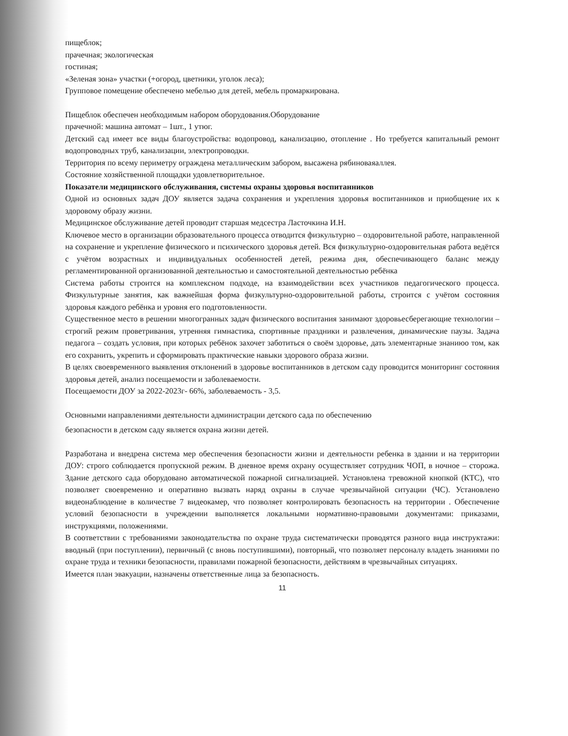пищеблок;
прачечная; экологическая
гостиная;
«Зеленая зона» участки (+огород, цветники, уголок леса);
Групповое помещение обеспечено мебелью для детей, мебель промаркирована.
Пищеблок обеспечен необходимым набором оборудования.Оборудование
прачечной: машина автомат – 1шт., 1 утюг.
Детский сад имеет все виды благоустройства: водопровод, канализацию, отопление . Но требуется капитальный ремонт водопроводных труб, канализации, электропроводки.
Территория по всему периметру ограждена металлическим забором, высажена рябиноваяаллея.
Состояние хозяйственной площадки удовлетворительное.
Показатели медицинского обслуживания, системы охраны здоровья воспитанников
Одной из основных задач ДОУ является задача сохранения и укрепления здоровья воспитанников и приобщение их к здоровому образу жизни.
Медицинское обслуживание детей проводит старшая медсестра Ласточкина И.Н.
Ключевое место в организации образовательного процесса отводится физкультурно – оздоровительной работе, направленной на сохранение и укрепление физического и психического здоровья детей. Вся физкультурно-оздоровительная работа ведётся с учётом возрастных и индивидуальных особенностей детей, режима дня, обеспечивающего баланс между регламентированной организованной деятельностью и самостоятельной деятельностью ребёнка
Система работы строится на комплексном подходе, на взаимодействии всех участников педагогического процесса. Физкультурные занятия, как важнейшая форма физкультурно-оздоровительной работы, строится с учётом состояния здоровья каждого ребёнка и уровня его подготовленности.
Существенное место в решении многогранных задач физического воспитания занимают здоровьесберегающие технологии – строгий режим проветривания, утренняя гимнастика, спортивные праздники и развлечения, динамические паузы. Задача педагога – создать условия, при которых ребёнок захочет заботиться о своём здоровье, дать элементарные знаниюо том, как его сохранить, укрепить и сформировать практические навыки здорового образа жизни.
В целях своевременного выявления отклонений в здоровье воспитанников в детском саду проводится мониторинг состояния здоровья детей, анализ посещаемости и заболеваемости.
Посещаемости ДОУ за 2022-2023г- 66%, заболеваемость - 3,5.
Основными направлениями деятельности администрации детского сада по обеспечению
безопасности в детском саду является охрана жизни детей.
Разработана и внедрена система мер обеспечения безопасности жизни и деятельности ребенка в здании и на территории ДОУ: строго соблюдается пропускной режим. В дневное время охрану осуществляет сотрудник ЧОП, в ночное – сторожа. Здание детского сада оборудовано автоматической пожарной сигнализацией. Установлена тревожной кнопкой (КТС), что позволяет своевременно и оперативно вызвать наряд охраны в случае чрезвычайной ситуации (ЧС). Установлено видеонаблюдение в количестве 7 видеокамер, что позволяет контролировать безопасность на территории . Обеспечение условий безопасности в учреждении выполняется локальными нормативно-правовыми документами: приказами, инструкциями, положениями.
В соответствии с требованиями законодательства по охране труда систематически проводятся разного вида инструктажи: вводный (при поступлении), первичный (с вновь поступившими), повторный, что позволяет персоналу владеть знаниями по охране труда и техники безопасности, правилами пожарной безопасности, действиям в чрезвычайных ситуациях.
Имеется план эвакуации, назначены ответственные лица за безопасность.
11